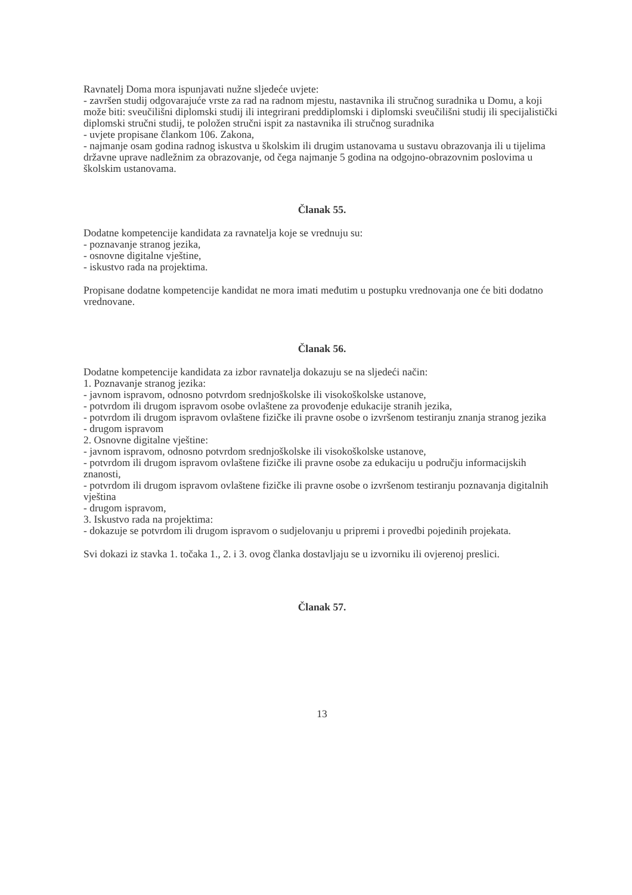Ravnatelj Doma mora ispunjavati nužne sljedeće uvjete:
- završen studij odgovarajuće vrste za rad na radnom mjestu, nastavnika ili stručnog suradnika u Domu, a koji može biti: sveučilišni diplomski studij ili integrirani preddiplomski i diplomski sveučilišni studij ili specijalistički diplomski stručni studij, te položen stručni ispit za nastavnika ili stručnog suradnika
- uvjete propisane člankom 106. Zakona,
- najmanje osam godina radnog iskustva u školskim ili drugim ustanovama u sustavu obrazovanja ili u tijelima državne uprave nadležnim za obrazovanje, od čega najmanje 5 godina na odgojno-obrazovnim poslovima u školskim ustanovama.
Članak 55.
Dodatne kompetencije kandidata za ravnatelja koje se vrednuju su:
- poznavanje stranog jezika,
- osnovne digitalne vještine,
- iskustvo rada na projektima.
Propisane dodatne kompetencije kandidat ne mora imati međutim u postupku vrednovanja one će biti dodatno vrednovane.
Članak 56.
Dodatne kompetencije kandidata za izbor ravnatelja dokazuju se na sljedeći način:
1. Poznavanje stranog jezika:
- javnom ispravom, odnosno potvrdom srednjoškolske ili visokoškolske ustanove,
- potvrdom ili drugom ispravom osobe ovlaštene za provođenje edukacije stranih jezika,
- potvrdom ili drugom ispravom ovlaštene fizičke ili pravne osobe o izvršenom testiranju znanja stranog jezika
- drugom ispravom
2. Osnovne digitalne vještine:
- javnom ispravom, odnosno potvrdom srednjoškolske ili visokoškolske ustanove,
- potvrdom ili drugom ispravom ovlaštene fizičke ili pravne osobe za edukaciju u području informacijskih znanosti,
- potvrdom ili drugom ispravom ovlaštene fizičke ili pravne osobe o izvršenom testiranju poznavanja digitalnih vještina
- drugom ispravom,
3. Iskustvo rada na projektima:
- dokazuje se potvrdom ili drugom ispravom o sudjelovanju u pripremi i provedbi pojedinih projekata.
Svi dokazi iz stavka 1. točaka 1., 2. i 3. ovog članka dostavljaju se u izvorniku ili ovjerenoj preslici.
Članak 57.
13